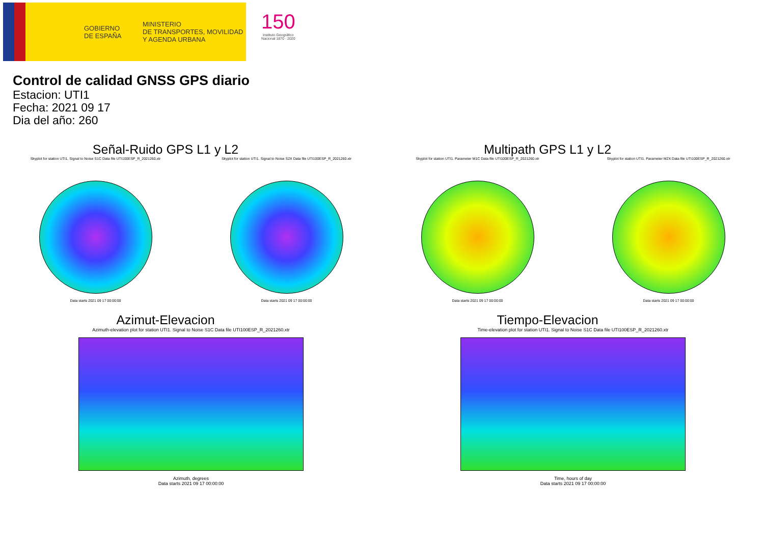GOBIERNO
DE ESPAÑA
MINISTERIO
DE TRANSPORTES, MOVILIDAD
Y AGENDA URBANA
150
Instituto Geográfico
Nacional 1870 · 2020
Control de calidad GNSS GPS diario
Estacion: UTI1
Fecha: 2021 09 17
Dia del año: 260
Señal-Ruido GPS L1 y L2
Skyplot for station UTI1. Signal to Noise S1C Data file UTI100ESP_R_2021260.xtr
Data starts 2021 09 17 00:00:00
Skyplot for station UTI1. Signal to Noise S2X Data file UTI100ESP_R_2021260.xtr
Data starts 2021 09 17 00:00:00
Multipath GPS L1 y L2
Skyplot for station UTI1. Parameter M1C Data file UTI100ESP_R_2021260.xtr
Data starts 2021 09 17 00:00:00
Skyplot for station UTI1. Parameter M2X Data file UTI100ESP_R_2021260.xtr
Data starts 2021 09 17 00:00:00
Azimut-Elevacion
Azimuth-elevation plot for station UTI1. Signal to Noise S1C Data file UTI100ESP_R_2021260.xtr
Azimuth, degrees
Data starts 2021 09 17 00:00:00
Tiempo-Elevacion
Time-elevation plot for station UTI1. Signal to Noise S1C Data file UTI100ESP_R_2021260.xtr
Time, hours of day
Data starts 2021 09 17 00:00:00